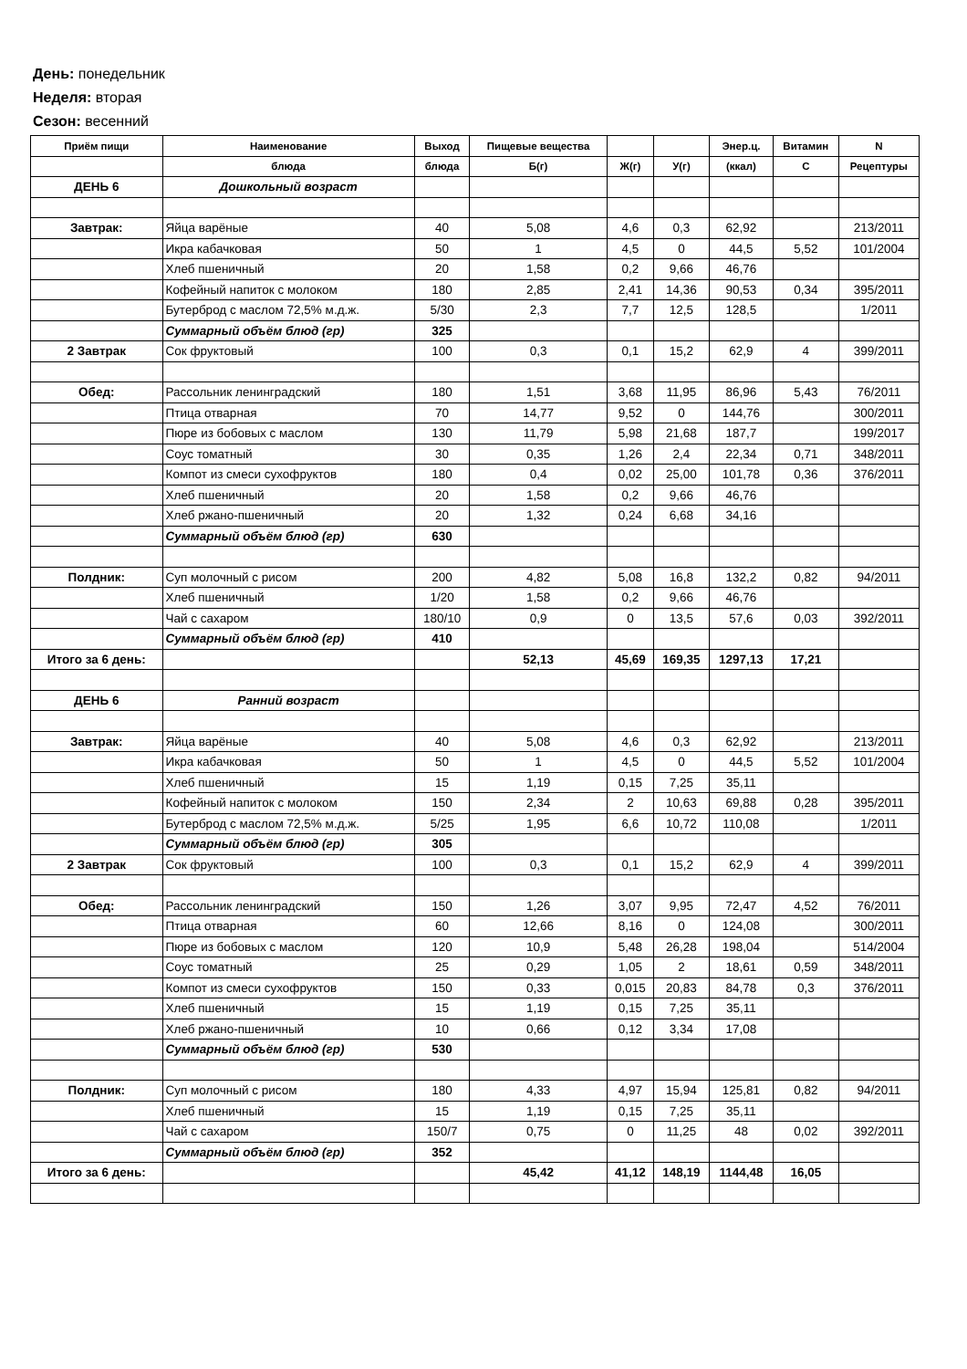День: понедельник
Неделя: вторая
Сезон: весенний
| Приём пищи | Наименование | Выход | Пищевые вещества | | | Энер.ц. | Витамин | N |
| --- | --- | --- | --- | --- | --- | --- | --- | --- |
| | блюда | блюда | Б(г) | Ж(г) | У(г) | (ккал) | С | Рецептуры |
| ДЕНЬ 6 | Дошкольный возраст | | | | | | | |
| Завтрак: | Яйца варёные | 40 | 5,08 | 4,6 | 0,3 | 62,92 | | 213/2011 |
| | Икра кабачковая | 50 | 1 | 4,5 | 0 | 44,5 | 5,52 | 101/2004 |
| | Хлеб пшеничный | 20 | 1,58 | 0,2 | 9,66 | 46,76 | | |
| | Кофейный напиток с молоком | 180 | 2,85 | 2,41 | 14,36 | 90,53 | 0,34 | 395/2011 |
| | Бутерброд с маслом 72,5% м.д.ж. | 5/30 | 2,3 | 7,7 | 12,5 | 128,5 | | 1/2011 |
| | Суммарный объём блюд (гр) | 325 | | | | | | |
| 2 Завтрак | Сок фруктовый | 100 | 0,3 | 0,1 | 15,2 | 62,9 | 4 | 399/2011 |
| Обед: | Рассольник ленинградский | 180 | 1,51 | 3,68 | 11,95 | 86,96 | 5,43 | 76/2011 |
| | Птица отварная | 70 | 14,77 | 9,52 | 0 | 144,76 | | 300/2011 |
| | Пюре из бобовых с маслом | 130 | 11,79 | 5,98 | 21,68 | 187,7 | | 199/2017 |
| | Соус томатный | 30 | 0,35 | 1,26 | 2,4 | 22,34 | 0,71 | 348/2011 |
| | Компот из смеси сухофруктов | 180 | 0,4 | 0,02 | 25,00 | 101,78 | 0,36 | 376/2011 |
| | Хлеб пшеничный | 20 | 1,58 | 0,2 | 9,66 | 46,76 | | |
| | Хлеб ржано-пшеничный | 20 | 1,32 | 0,24 | 6,68 | 34,16 | | |
| | Суммарный объём блюд (гр) | 630 | | | | | | |
| Полдник: | Суп молочный с рисом | 200 | 4,82 | 5,08 | 16,8 | 132,2 | 0,82 | 94/2011 |
| | Хлеб пшеничный | 1/20 | 1,58 | 0,2 | 9,66 | 46,76 | | |
| | Чай с сахаром | 180/10 | 0,9 | 0 | 13,5 | 57,6 | 0,03 | 392/2011 |
| | Суммарный объём блюд (гр) | 410 | | | | | | |
| Итого за 6 день: | | | 52,13 | 45,69 | 169,35 | 1297,13 | 17,21 | |
| ДЕНЬ 6 | Ранний возраст | | | | | | | |
| Завтрак: | Яйца варёные | 40 | 5,08 | 4,6 | 0,3 | 62,92 | | 213/2011 |
| | Икра кабачковая | 50 | 1 | 4,5 | 0 | 44,5 | 5,52 | 101/2004 |
| | Хлеб пшеничный | 15 | 1,19 | 0,15 | 7,25 | 35,11 | | |
| | Кофейный напиток с молоком | 150 | 2,34 | 2 | 10,63 | 69,88 | 0,28 | 395/2011 |
| | Бутерброд с маслом 72,5% м.д.ж. | 5/25 | 1,95 | 6,6 | 10,72 | 110,08 | | 1/2011 |
| | Суммарный объём блюд (гр) | 305 | | | | | | |
| 2 Завтрак | Сок фруктовый | 100 | 0,3 | 0,1 | 15,2 | 62,9 | 4 | 399/2011 |
| Обед: | Рассольник ленинградский | 150 | 1,26 | 3,07 | 9,95 | 72,47 | 4,52 | 76/2011 |
| | Птица отварная | 60 | 12,66 | 8,16 | 0 | 124,08 | | 300/2011 |
| | Пюре из бобовых с маслом | 120 | 10,9 | 5,48 | 26,28 | 198,04 | | 514/2004 |
| | Соус томатный | 25 | 0,29 | 1,05 | 2 | 18,61 | 0,59 | 348/2011 |
| | Компот из смеси сухофруктов | 150 | 0,33 | 0,015 | 20,83 | 84,78 | 0,3 | 376/2011 |
| | Хлеб пшеничный | 15 | 1,19 | 0,15 | 7,25 | 35,11 | | |
| | Хлеб ржано-пшеничный | 10 | 0,66 | 0,12 | 3,34 | 17,08 | | |
| | Суммарный объём блюд (гр) | 530 | | | | | | |
| Полдник: | Суп молочный с рисом | 180 | 4,33 | 4,97 | 15,94 | 125,81 | 0,82 | 94/2011 |
| | Хлеб пшеничный | 15 | 1,19 | 0,15 | 7,25 | 35,11 | | |
| | Чай с сахаром | 150/7 | 0,75 | 0 | 11,25 | 48 | 0,02 | 392/2011 |
| | Суммарный объём блюд (гр) | 352 | | | | | | |
| Итого за 6 день: | | | 45,42 | 41,12 | 148,19 | 1144,48 | 16,05 | |